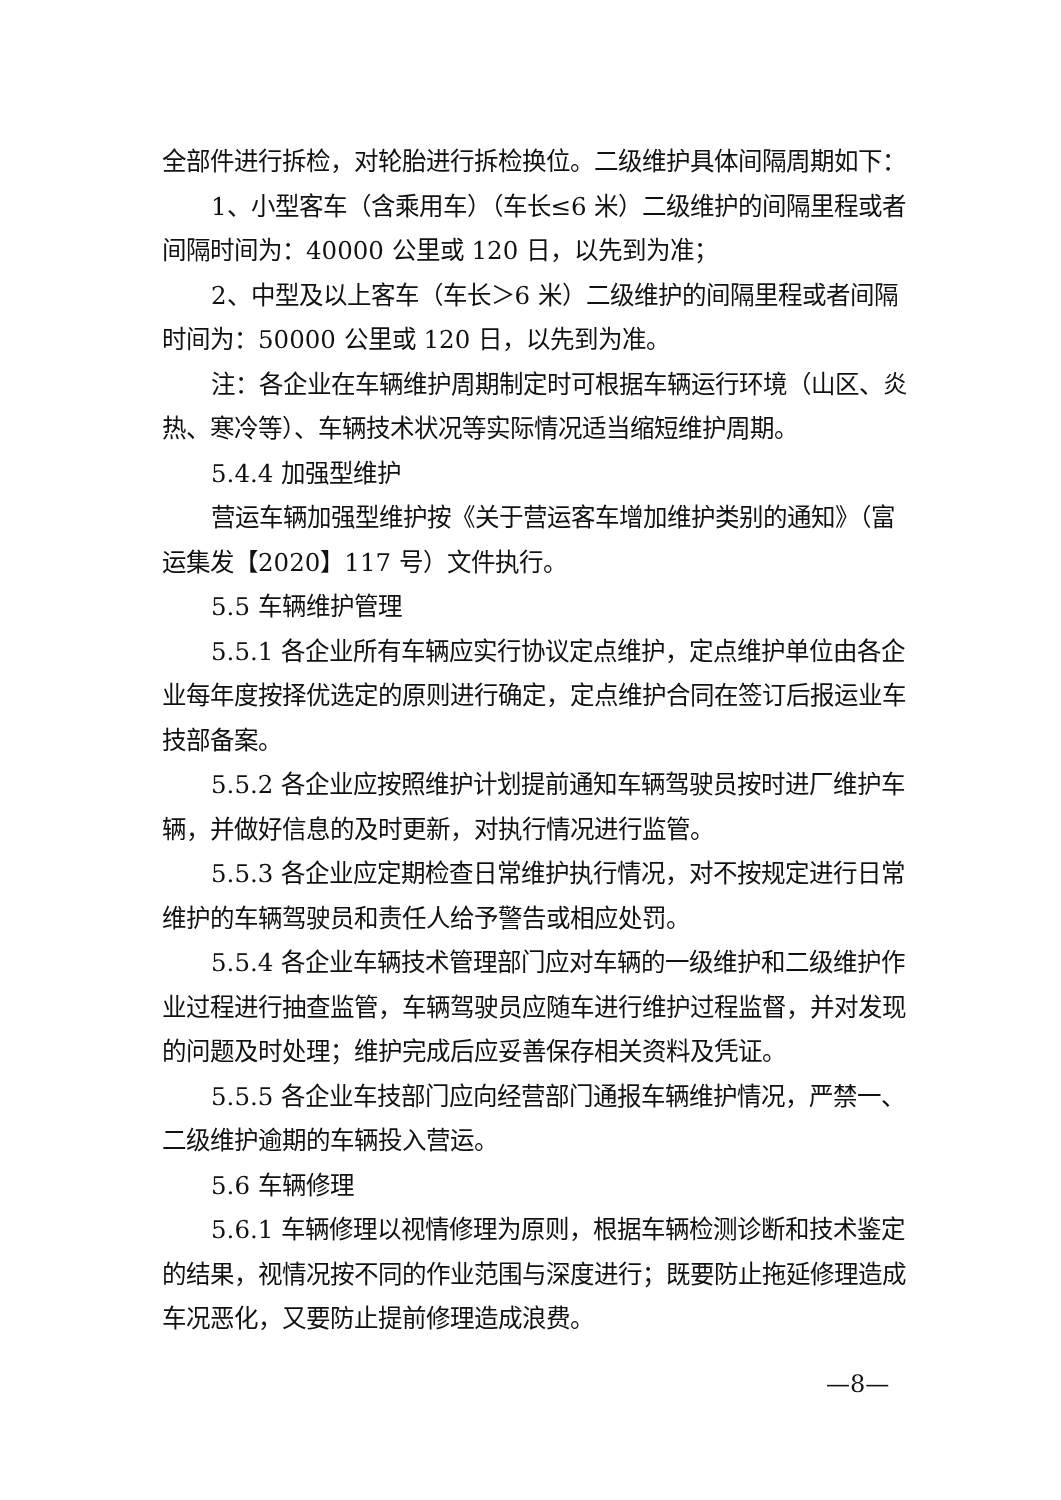全部件进行拆检，对轮胎进行拆检换位。二级维护具体间隔周期如下：
1、小型客车（含乘用车）（车长≤6 米）二级维护的间隔里程或者间隔时间为：40000 公里或 120 日，以先到为准；
2、中型及以上客车（车长＞6 米）二级维护的间隔里程或者间隔时间为：50000 公里或 120 日，以先到为准。
注：各企业在车辆维护周期制定时可根据车辆运行环境（山区、炎热、寒冷等）、车辆技术状况等实际情况适当缩短维护周期。
5.4.4 加强型维护
营运车辆加强型维护按《关于营运客车增加维护类别的通知》（富运集发【2020】117 号）文件执行。
5.5 车辆维护管理
5.5.1 各企业所有车辆应实行协议定点维护，定点维护单位由各企业每年度按择优选定的原则进行确定，定点维护合同在签订后报运业车技部备案。
5.5.2 各企业应按照维护计划提前通知车辆驾驶员按时进厂维护车辆，并做好信息的及时更新，对执行情况进行监管。
5.5.3 各企业应定期检查日常维护执行情况，对不按规定进行日常维护的车辆驾驶员和责任人给予警告或相应处罚。
5.5.4 各企业车辆技术管理部门应对车辆的一级维护和二级维护作业过程进行抽查监管，车辆驾驶员应随车进行维护过程监督，并对发现的问题及时处理；维护完成后应妥善保存相关资料及凭证。
5.5.5 各企业车技部门应向经营部门通报车辆维护情况，严禁一、二级维护逾期的车辆投入营运。
5.6 车辆修理
5.6.1 车辆修理以视情修理为原则，根据车辆检测诊断和技术鉴定的结果，视情况按不同的作业范围与深度进行；既要防止拖延修理造成车况恶化，又要防止提前修理造成浪费。
—8—